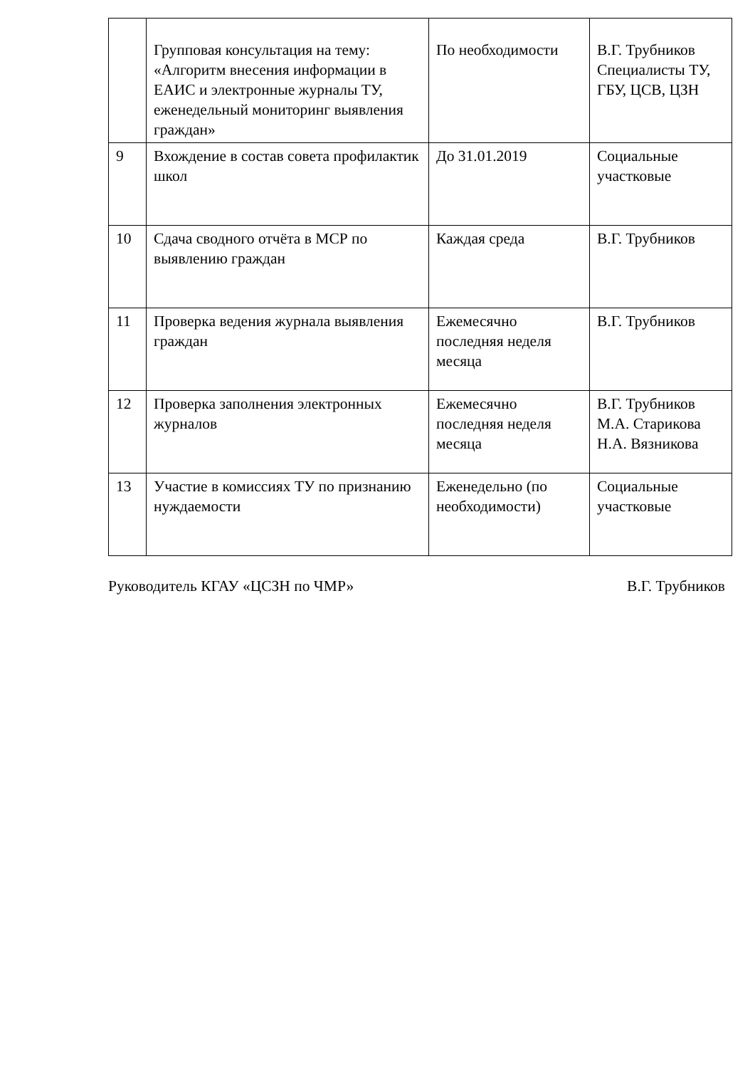| | Групповая консультация на тему: «Алгоритм внесения информации в ЕАИС и электронные журналы ТУ, еженедельный мониторинг выявления граждан» | По необходимости | В.Г. Трубников Специалисты ТУ, ГБУ, ЦСВ, ЦЗН |
| 9 | Вхождение в состав совета профилактик школ | До 31.01.2019 | Социальные участковые |
| 10 | Сдача сводного отчёта в МСР по выявлению граждан | Каждая среда | В.Г. Трубников |
| 11 | Проверка ведения журнала выявления граждан | Ежемесячно последняя неделя месяца | В.Г. Трубников |
| 12 | Проверка заполнения электронных журналов | Ежемесячно последняя неделя месяца | В.Г. Трубников М.А. Старикова Н.А. Вязникова |
| 13 | Участие в комиссиях ТУ по признанию нуждаемости | Еженедельно (по необходимости) | Социальные участковые |
Руководитель КГАУ «ЦСЗН по ЧМР» В.Г. Трубников